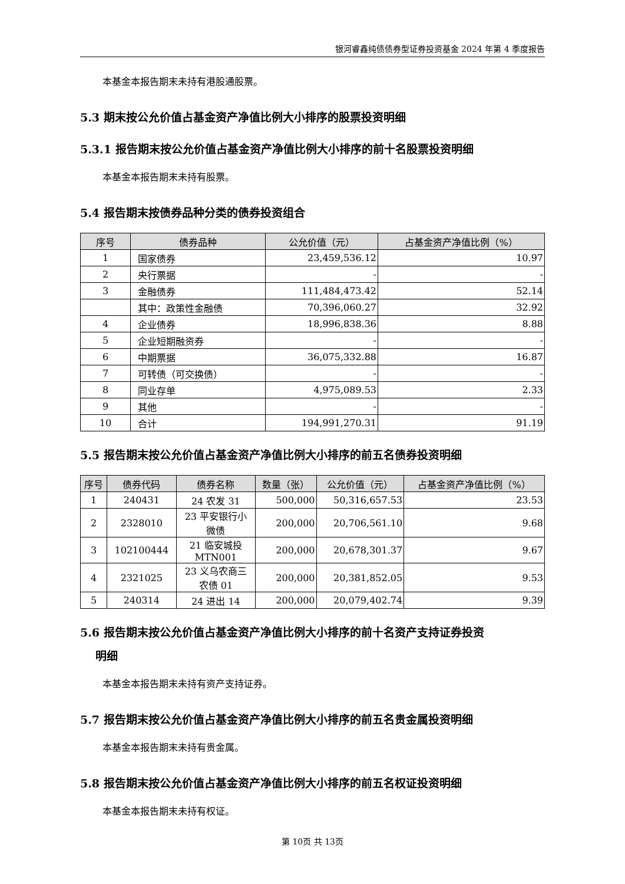银河睿鑫纯债债券型证券投资基金 2024 年第 4 季度报告
本基金本报告期末未持有港股通股票。
5.3 期末按公允价值占基金资产净值比例大小排序的股票投资明细
5.3.1 报告期末按公允价值占基金资产净值比例大小排序的前十名股票投资明细
本基金本报告期末未持有股票。
5.4 报告期末按债券品种分类的债券投资组合
| 序号 | 债券品种 | 公允价值（元） | 占基金资产净值比例（%） |
| --- | --- | --- | --- |
| 1 | 国家债券 | 23,459,536.12 | 10.97 |
| 2 | 央行票据 | - | - |
| 3 | 金融债券 | 111,484,473.42 | 52.14 |
| | 其中：政策性金融债 | 70,396,060.27 | 32.92 |
| 4 | 企业债券 | 18,996,838.36 | 8.88 |
| 5 | 企业短期融资券 | - | - |
| 6 | 中期票据 | 36,075,332.88 | 16.87 |
| 7 | 可转债（可交换债） | - | - |
| 8 | 同业存单 | 4,975,089.53 | 2.33 |
| 9 | 其他 | - | - |
| 10 | 合计 | 194,991,270.31 | 91.19 |
5.5 报告期末按公允价值占基金资产净值比例大小排序的前五名债券投资明细
| 序号 | 债券代码 | 债券名称 | 数量（张） | 公允价值（元） | 占基金资产净值比例（%） |
| --- | --- | --- | --- | --- | --- |
| 1 | 240431 | 24 农发 31 | 500,000 | 50,316,657.53 | 23.53 |
| 2 | 2328010 | 23 平安银行小 微债 | 200,000 | 20,706,561.10 | 9.68 |
| 3 | 102100444 | 21 临安城投 MTN001 | 200,000 | 20,678,301.37 | 9.67 |
| 4 | 2321025 | 23 义乌农商三 农债 01 | 200,000 | 20,381,852.05 | 9.53 |
| 5 | 240314 | 24 进出 14 | 200,000 | 20,079,402.74 | 9.39 |
5.6 报告期末按公允价值占基金资产净值比例大小排序的前十名资产支持证券投资
明细
本基金本报告期末未持有资产支持证券。
5.7 报告期末按公允价值占基金资产净值比例大小排序的前五名贵金属投资明细
本基金本报告期末未持有贵金属。
5.8 报告期末按公允价值占基金资产净值比例大小排序的前五名权证投资明细
本基金本报告期末未持有权证。
第 10页 共 13页